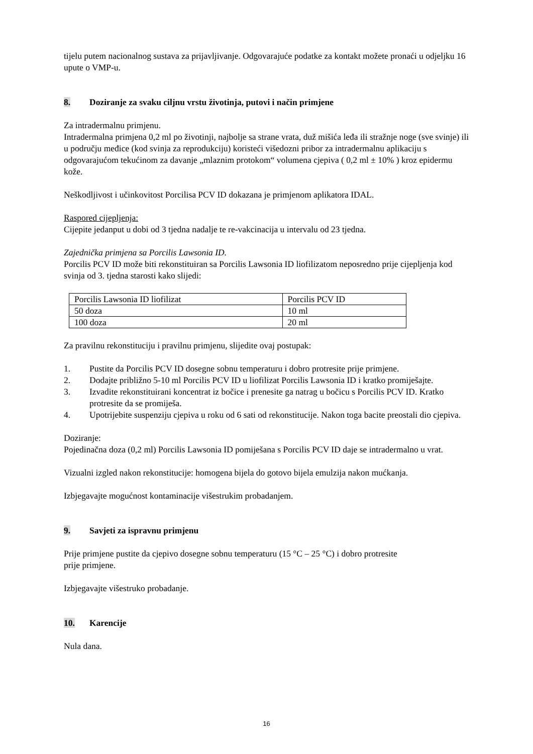tijelu putem nacionalnog sustava za prijavljivanje. Odgovarajuće podatke za kontakt možete pronaći u odjeljku 16 upute o VMP-u.
8. Doziranje za svaku ciljnu vrstu životinja, putovi i način primjene
Za intradermalnu primjenu.
Intradermalna primjena 0,2 ml po životinji, najbolje sa strane vrata, duž mišića leđa ili stražnje noge (sve svinje) ili u području međice (kod svinja za reprodukciju) koristeći višedozni pribor za intradermalnu aplikaciju s odgovarajućom tekućinom za davanje „mlaznim protokom“ volumena cjepiva ( 0,2 ml ± 10% ) kroz epidermu kože.
Neškodljivost i učinkovitost Porcilisa PCV ID dokazana je primjenom aplikatora IDAL.
Raspored cijepljenja:
Cijepite jedanput u dobi od 3 tjedna nadalje te re-vakcinacija u intervalu od 23 tjedna.
Zajednička primjena sa Porcilis Lawsonia ID.
Porcilis PCV ID može biti rekonstituiran sa Porcilis Lawsonia ID liofilizatom neposredno prije cijepljenja kod svinja od 3. tjedna starosti kako slijedi:
| Porcilis Lawsonia ID liofilizat | Porcilis PCV ID |
| 50 doza | 10 ml |
| 100 doza | 20 ml |
Za pravilnu rekonstituciju i pravilnu primjenu, slijedite ovaj postupak:
1. Pustite da Porcilis PCV ID dosegne sobnu temperaturu i dobro protresite prije primjene.
2. Dodajte približno 5-10 ml Porcilis PCV ID u liofilizat Porcilis Lawsonia ID i kratko promiješajte.
3. Izvadite rekonstituirani koncentrat iz bočice i prenesite ga natrag u bočicu s Porcilis PCV ID. Kratko protresite da se promiješa.
4. Upotrijebite suspenziju cjepiva u roku od 6 sati od rekonstitucije. Nakon toga bacite preostali dio cjepiva.
Doziranje:
Pojedinačna doza (0,2 ml) Porcilis Lawsonia ID pomiješana s Porcilis PCV ID daje se intradermalno u vrat.
Vizualni izgled nakon rekonstitucije: homogena bijela do gotovo bijela emulzija nakon mućkanja.
Izbjegavajte mogućnost kontaminacije višestrukim probadanjem.
9. Savjeti za ispravnu primjenu
Prije primjene pustite da cjepivo dosegne sobnu temperaturu (15 °C – 25 °C) i dobro protresite
prije primjene.
Izbjegavajte višestruko probadanje.
10. Karencije
Nula dana.
16